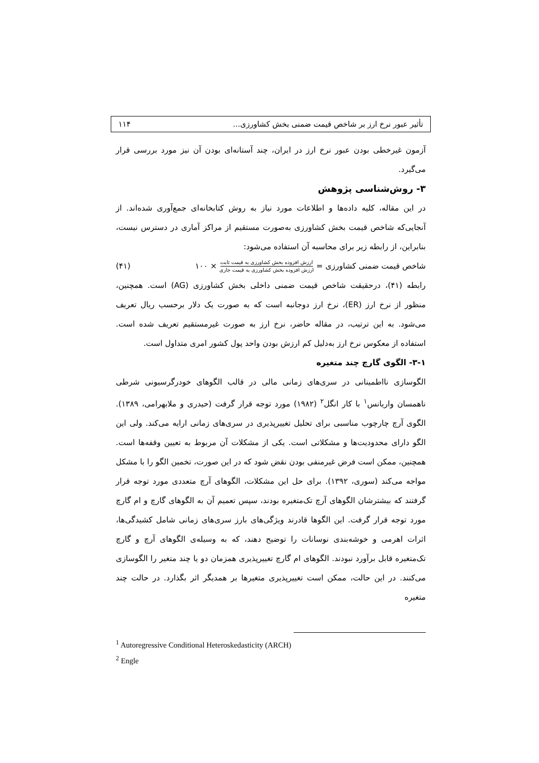تأثیر عبور نرخ ارز بر شاخص قیمت ضمنی بخش کشاورزی... ۱۱۴
آزمون غیرخطی بودن عبور نرخ ارز در ایران، چند آستانه‌ای بودن آن نیز مورد بررسی قرار می‌گیرد.
۳- روش‌شناسی پژوهش
در این مقاله، کلیه داده‌ها و اطلاعات مورد نیاز به روش کتابخانه‌ای جمع‌آوری شده‌اند. از آنجایی‌که شاخص قیمت بخش کشاورزی به‌صورت مستقیم از مراکز آماری در دسترس نیست، بنابراین، از رابطه زیر برای محاسبه آن استفاده می‌شود:
شاخص قیمت ضمنی کشاورزی = ارزش افزوده بخش کشاورزی به قیمت ثابت ارزش افزوده بخش کشاورزی به قیمت جاری × ۱۰۰ (۴۱)
رابطه (۴۱)، درحقیقت شاخص قیمت ضمنی داخلی بخش کشاورزی (AG) است. همچنین، منظور از نرخ ارز (ER)، نرخ ارز دوجانبه است که به صورت یک دلار برحسب ریال تعریف می‌شود. به این ترتیب، در مقاله حاضر، نرخ ارز به صورت غیرمستقیم تعریف شده است. استفاده از معکوس نرخ ارز به‌دلیل کم ارزش بودن واحد پول کشور امری متداول است.
۳-۱- الگوی گارچ چند متغیره
الگوسازی نااطمینانی در سری‌های زمانی مالی در قالب الگوهای خودرگرسیونی شرطی ناهمسان واریانس<sup>۱</sup> با کار انگل<sup>۲</sup> (۱۹۸۲) مورد توجه قرار گرفت (حیدری و ملابهرامی، ۱۳۸۹). الگوی آرچ چارچوب مناسبی برای تحلیل تغییرپذیری در سری‌های زمانی ارایه می‌کند. ولی این الگو دارای محدودیت‌ها و مشکلاتی است. یکی از مشکلات آن مربوط به تعیین وقفه‌ها است. همچنین، ممکن است فرض غیرمنفی بودن نقض شود که در این صورت، تخمین الگو را با مشکل مواجه می‌کند (سوری، ۱۳۹۲). برای حل این مشکلات، الگوهای آرچ متعددی مورد توجه قرار گرفتند که بیشترشان الگوهای آرچ تک‌متغیره بودند، سپس تعمیم آن به الگوهای گارچ و ام گارچ مورد توجه قرار گرفت. این الگوها قادرند ویژگی‌های بارز سری‌های زمانی شامل کشیدگی‌ها، اثرات اهرمی و خوشه‌بندی نوسانات را توضیح دهند، که به وسیله‌ی الگوهای آرچ و گارچ تک‌متغیره قابل برآورد نبودند. الگوهای ام گارچ تغییرپذیری همزمان دو یا چند متغیر را الگوسازی می‌کنند. در این حالت، ممکن است تغییرپذیری متغیرها بر همدیگر اثر بگذارد. در حالت چند متغیره
<sup>1</sup> Autoregressive Conditional Heteroskedasticity (ARCH)
<sup>2</sup> Engle